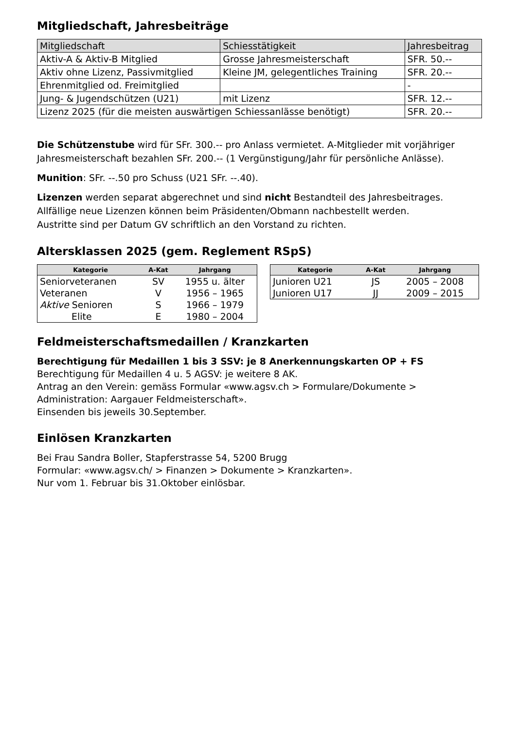Mitgliedschaft, Jahresbeiträge
| Mitgliedschaft | Schiesstätigkeit | Jahresbeitrag |
| --- | --- | --- |
| Aktiv-A & Aktiv-B Mitglied | Grosse Jahresmeisterschaft | SFR. 50.-- |
| Aktiv ohne Lizenz, Passivmitglied | Kleine JM, gelegentliches Training | SFR. 20.-- |
| Ehrenmitglied od. Freimitglied | | - |
| Jung- & Jugendschützen (U21) | mit Lizenz | SFR. 12.-- |
| Lizenz 2025 (für die meisten auswärtigen Schiessanlässe benötigt) | | SFR. 20.-- |
Die Schützenstube wird für SFr. 300.-- pro Anlass vermietet. A-Mitglieder mit vorjähriger Jahresmeisterschaft bezahlen SFr. 200.-- (1 Vergünstigung/Jahr für persönliche Anlässe).
Munition: SFr. --.50 pro Schuss (U21 SFr. --.40).
Lizenzen werden separat abgerechnet und sind nicht Bestandteil des Jahresbeitrages.
Allfällige neue Lizenzen können beim Präsidenten/Obmann nachbestellt werden.
Austritte sind per Datum GV schriftlich an den Vorstand zu richten.
Altersklassen 2025 (gem. Reglement RSpS)
| Kategorie | A-Kat | Jahrgang |
| --- | --- | --- |
| Seniorveteranen | SV | 1955 u. älter |
| Veteranen | V | 1956 – 1965 |
| Aktive Senioren | S | 1966 – 1979 |
| Elite | E | 1980 – 2004 |
| Kategorie | A-Kat | Jahrgang |
| --- | --- | --- |
| Junioren U21 | JS | 2005 – 2008 |
| Junioren U17 | JJ | 2009 – 2015 |
Feldmeisterschaftsmedaillen / Kranzkarten
Berechtigung für Medaillen 1 bis 3 SSV: je 8 Anerkennungskarten OP + FS
Berechtigung für Medaillen 4 u. 5 AGSV: je weitere 8 AK.
Antrag an den Verein: gemäss Formular «www.agsv.ch > Formulare/Dokumente > Administration: Aargauer Feldmeisterschaft».
Einsenden bis jeweils 30.September.
Einlösen Kranzkarten
Bei Frau Sandra Boller, Stapferstrasse 54, 5200 Brugg
Formular: «www.agsv.ch/ > Finanzen > Dokumente > Kranzkarten».
Nur vom 1. Februar bis 31.Oktober einlösbar.